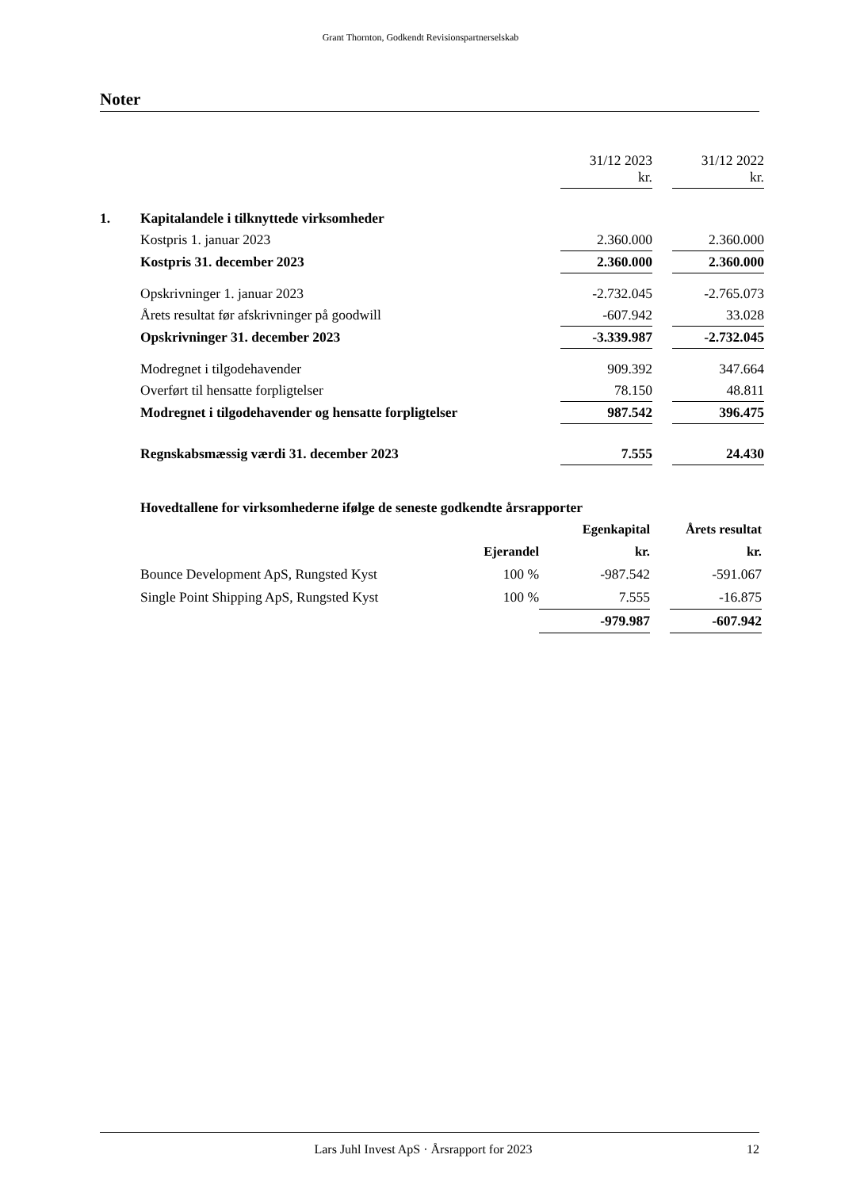Grant Thornton, Godkendt Revisionspartnerselskab
Noter
| | | 31/12 2023 kr. | | 31/12 2022 kr. |
| 1. | Kapitalandele i tilknyttede virksomheder | | | |
| | Kostpris 1. januar 2023 | 2.360.000 | | 2.360.000 |
| | Kostpris 31. december 2023 | 2.360.000 | | 2.360.000 |
| | Opskrivninger 1. januar 2023 | -2.732.045 | | -2.765.073 |
| | Årets resultat før afskrivninger på goodwill | -607.942 | | 33.028 |
| | Opskrivninger 31. december 2023 | -3.339.987 | | -2.732.045 |
| | Modregnet i tilgodehavender | 909.392 | | 347.664 |
| | Overført til hensatte forpligtelser | 78.150 | | 48.811 |
| | Modregnet i tilgodehavender og hensatte forpligtelser | 987.542 | | 396.475 |
| | Regnskabsmæssig værdi 31. december 2023 | 7.555 | | 24.430 |
| | Hovedtallene for virksomhederne ifølge de seneste godkendte årsrapporter | | | |
| | | Egenkapital | | Årets resultat |
| | Ejerandel | kr. | | kr. |
| Bounce Development ApS, Rungsted Kyst | 100 % | -987.542 | | -591.067 |
| Single Point Shipping ApS, Rungsted Kyst | 100 % | 7.555 | | -16.875 |
| | | -979.987 | | -607.942 |
Lars Juhl Invest ApS · Årsrapport for 2023 12